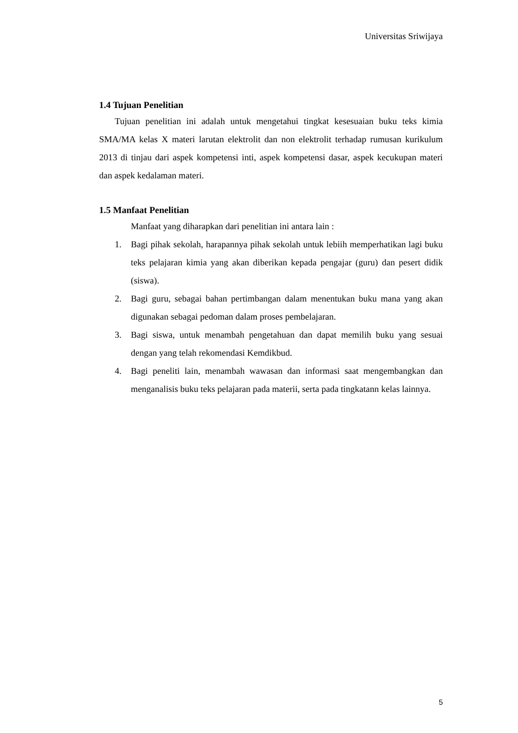Universitas Sriwijaya
1.4 Tujuan Penelitian
Tujuan penelitian ini adalah untuk mengetahui tingkat kesesuaian buku teks kimia SMA/MA kelas X materi larutan elektrolit dan non elektrolit terhadap rumusan kurikulum 2013 di tinjau dari aspek kompetensi inti, aspek kompetensi dasar, aspek kecukupan materi dan aspek kedalaman materi.
1.5 Manfaat Penelitian
Manfaat yang diharapkan dari penelitian ini antara lain :
1. Bagi pihak sekolah, harapannya pihak sekolah untuk lebiih memperhatikan lagi buku teks pelajaran kimia yang akan diberikan kepada pengajar (guru) dan pesert didik (siswa).
2. Bagi guru, sebagai bahan pertimbangan dalam menentukan buku mana yang akan digunakan sebagai pedoman dalam proses pembelajaran.
3. Bagi siswa, untuk menambah pengetahuan dan dapat memilih buku yang sesuai dengan yang telah rekomendasi Kemdikbud.
4. Bagi peneliti lain, menambah wawasan dan informasi saat mengembangkan dan menganalisis buku teks pelajaran pada materii, serta pada tingkatann kelas lainnya.
5